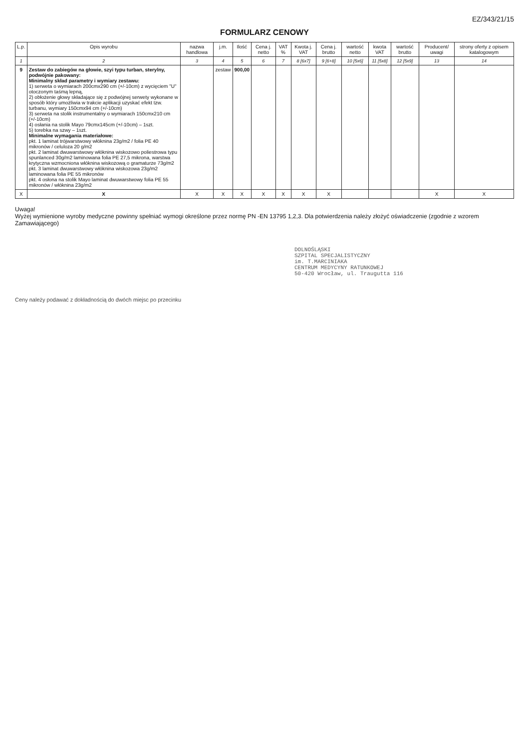EZ/343/21/15
FORMULARZ CENOWY
| L.p. | Opis wyrobu | nazwa handlowa | j.m. | Ilość | Cena j. netto | VAT % | Kwota j. VAT | Cena j. brutto | wartość netto | kwota VAT | wartość brutto | Producent/ uwagi | strony oferty z opisem katalogowym |
| --- | --- | --- | --- | --- | --- | --- | --- | --- | --- | --- | --- | --- | --- |
| 1 | 2 | 3 | 4 | 5 | 6 | 7 | 8 [6x7] | 9 [6+8] | 10 [5x6] | 11 [5x8] | 12 [5x9] | 13 | 14 |
| 9 | Zestaw do zabiegów na głowie, szyi typu turban, sterylny, podwójnie pakowany: Minimalny skład parametry i wymiary zestawu: 1) serweta o wymiarach 200cmx290 cm (+/-10cm) z wycięciem "U" otoczonym taśmą lepną, 2) obłożenie głowy składające się z podwójnej serwety wykonane w sposób który umożliwia w trakcie aplikacji uzyskać efekt tzw. turbanu, wymiary 150cmx94 cm (+/-10cm) 3) serweta na stolik instrumentalny o wymiarach 150cmx210 cm (+/-10cm) 4) osłania na stolik Mayo 79cmx145cm (+/-10cm) – 1szt. 5) torebka na szwy – 1szt. Minimalne wymagania materiałowe: pkt. 1 laminat trójwarstwowy włóknina 23g/m2 / folia PE 40 mikronów / celuloza 20 g/m2 pkt. 2 laminat dwuwarstwowy włóknina wiskozowo poliestrowa typu spunlanced 30g/m2 laminowana folia PE 27,5 mikrona, warstwa krytyczna wzmocniona włóknina wiskozową o gramaturze 73g/m2 pkt. 3 laminat dwuwarstwowy włóknina wiskozowa 23g/m2 laminowana folia PE 55 mikronów pkt. 4 osłona na stolik Mayo laminat dwuwarstwowy folia PE 55 mikronów / włóknina 23g/m2 | | zestaw | 900,00 | | | | | | | | | |
| X | X | X | X | X | X | X | X | X | | | | X | X |
Uwaga!
Wyżej wymienione wyroby medyczne powinny spełniać wymogi określone przez normę PN -EN 13795 1,2,3. Dla potwierdzenia należy złożyć oświadczenie (zgodnie z wzorem Zamawiającego)
DOLNOŚLĄSKI
SZPITAL SPECJALISTYCZNY
im. T.MARCINIAKA
CENTRUM MEDYCYNY RATUNKOWEJ
50-420 Wrocław, ul. Traugutta 116
Ceny należy podawać z dokładnością do dwóch miejsc po przecinku